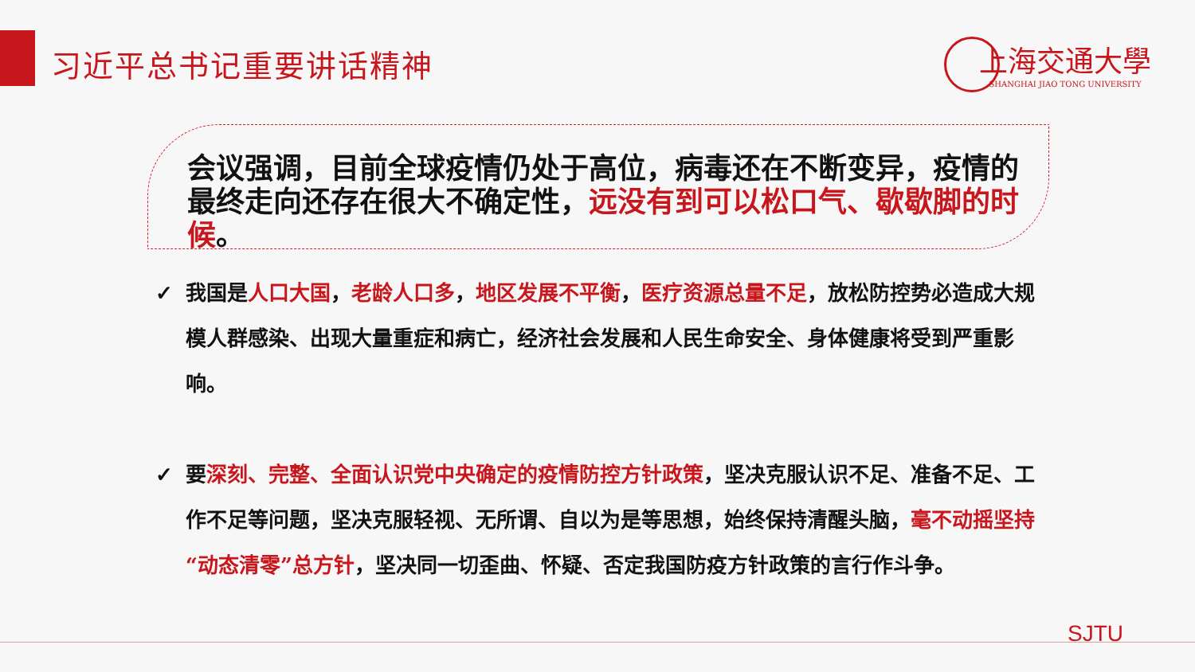习近平总书记重要讲话精神
上海交通大學
SHANGHAI JIAO TONG UNIVERSITY
会议强调，目前全球疫情仍处于高位，病毒还在不断变异，疫情的最终走向还存在很大不确定性，远没有到可以松口气、歇歇脚的时候。
✓ 我国是人口大国，老龄人口多，地区发展不平衡，医疗资源总量不足，放松防控势必造成大规模人群感染、出现大量重症和病亡，经济社会发展和人民生命安全、身体健康将受到严重影响。
✓ 要深刻、完整、全面认识党中央确定的疫情防控方针政策，坚决克服认识不足、准备不足、工作不足等问题，坚决克服轻视、无所谓、自以为是等思想，始终保持清醒头脑，毫不动摇坚持“动态清零”总方针，坚决同一切歪曲、怀疑、否定我国防疫方针政策的言行作斗争。
SJTU